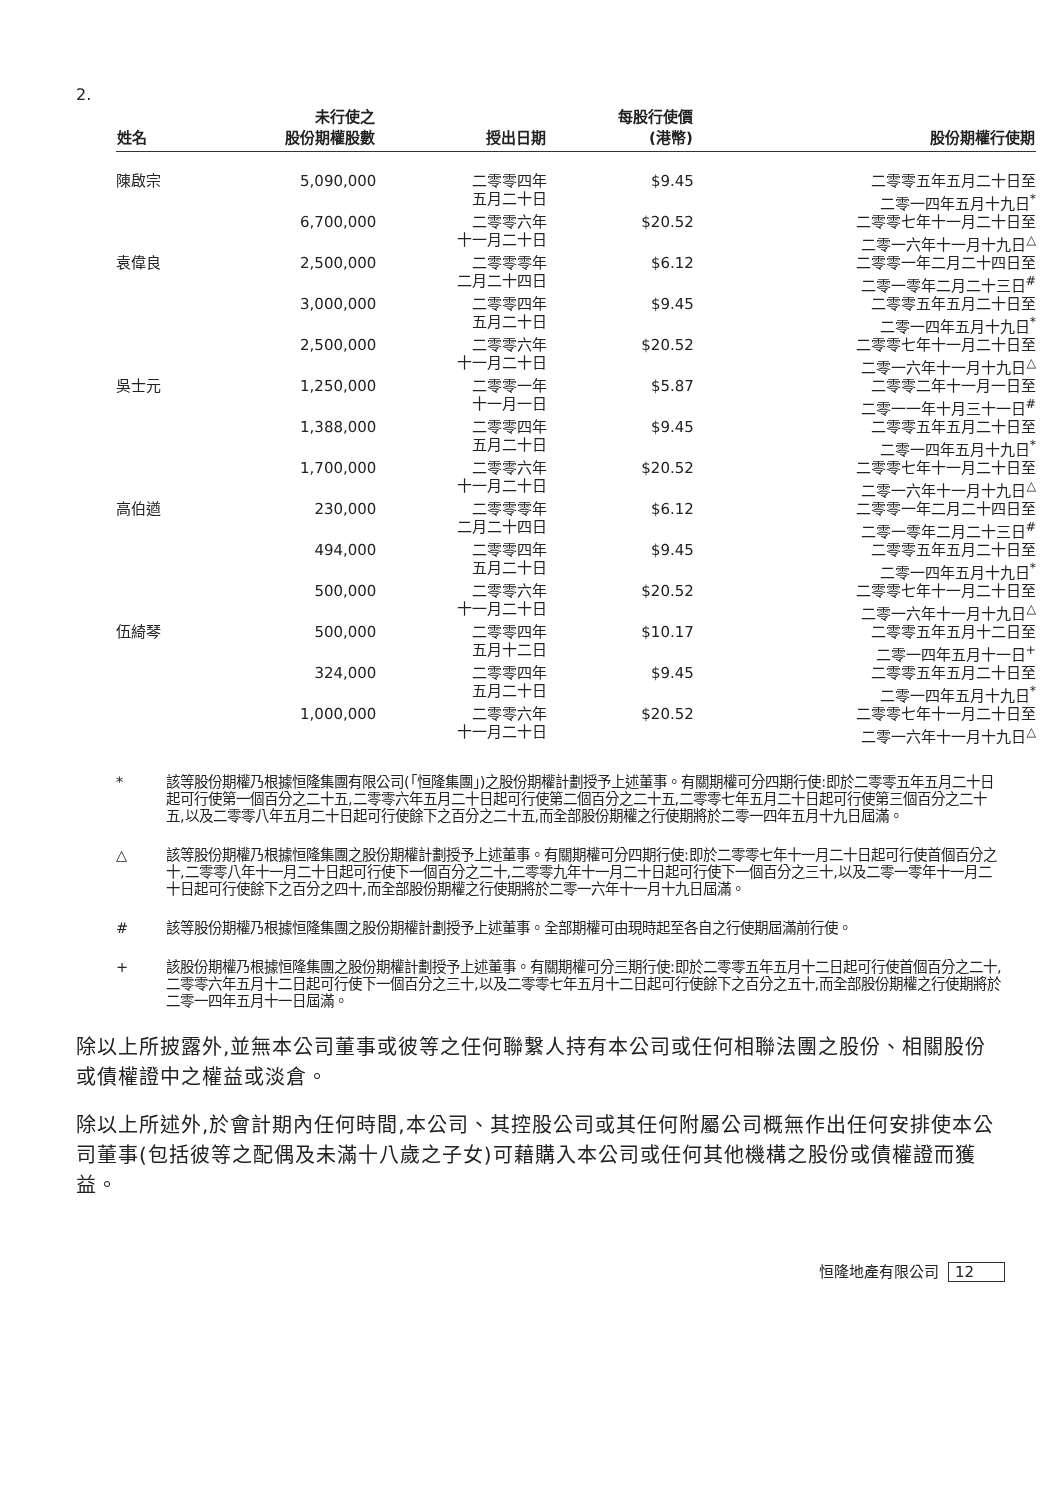2.
| 姓名 | 未行使之 股份期權股數 | 授出日期 | 每股行使價 (港幣) | 股份期權行使期 |
| --- | --- | --- | --- | --- |
| 陳啟宗 | 5,090,000 | 二零零四年 五月二十日 | $9.45 | 二零零五年五月二十日至 二零一四年五月十九日<sup>*</sup> |
| | 6,700,000 | 二零零六年 十一月二十日 | $20.52 | 二零零七年十一月二十日至 二零一六年十一月十九日<sup>△</sup> |
| 袁偉良 | 2,500,000 | 二零零零年 二月二十四日 | $6.12 | 二零零一年二月二十四日至 二零一零年二月二十三日<sup>#</sup> |
| | 3,000,000 | 二零零四年 五月二十日 | $9.45 | 二零零五年五月二十日至 二零一四年五月十九日<sup>*</sup> |
| | 2,500,000 | 二零零六年 十一月二十日 | $20.52 | 二零零七年十一月二十日至 二零一六年十一月十九日<sup>△</sup> |
| 吳士元 | 1,250,000 | 二零零一年 十一月一日 | $5.87 | 二零零二年十一月一日至 二零一一年十月三十一日<sup>#</sup> |
| | 1,388,000 | 二零零四年 五月二十日 | $9.45 | 二零零五年五月二十日至 二零一四年五月十九日<sup>*</sup> |
| | 1,700,000 | 二零零六年 十一月二十日 | $20.52 | 二零零七年十一月二十日至 二零一六年十一月十九日<sup>△</sup> |
| 高伯遒 | 230,000 | 二零零零年 二月二十四日 | $6.12 | 二零零一年二月二十四日至 二零一零年二月二十三日<sup>#</sup> |
| | 494,000 | 二零零四年 五月二十日 | $9.45 | 二零零五年五月二十日至 二零一四年五月十九日<sup>*</sup> |
| | 500,000 | 二零零六年 十一月二十日 | $20.52 | 二零零七年十一月二十日至 二零一六年十一月十九日<sup>△</sup> |
| 伍綺琴 | 500,000 | 二零零四年 五月十二日 | $10.17 | 二零零五年五月十二日至 二零一四年五月十一日<sup>+</sup> |
| | 324,000 | 二零零四年 五月二十日 | $9.45 | 二零零五年五月二十日至 二零一四年五月十九日<sup>*</sup> |
| | 1,000,000 | 二零零六年 十一月二十日 | $20.52 | 二零零七年十一月二十日至 二零一六年十一月十九日<sup>△</sup> |
* 該等股份期權乃根據恒隆集團有限公司(「恒隆集團」)之股份期權計劃授予上述董事。有關期權可分四期行使:即於二零零五年五月二十日起可行使第一個百分之二十五,二零零六年五月二十日起可行使第二個百分之二十五,二零零七年五月二十日起可行使第三個百分之二十五,以及二零零八年五月二十日起可行使餘下之百分之二十五,而全部股份期權之行使期將於二零一四年五月十九日屆滿。
△ 該等股份期權乃根據恒隆集團之股份期權計劃授予上述董事。有關期權可分四期行使:即於二零零七年十一月二十日起可行使首個百分之十,二零零八年十一月二十日起可行使下一個百分之二十,二零零九年十一月二十日起可行使下一個百分之三十,以及二零一零年十一月二十日起可行使餘下之百分之四十,而全部股份期權之行使期將於二零一六年十一月十九日屆滿。
# 該等股份期權乃根據恒隆集團之股份期權計劃授予上述董事。全部期權可由現時起至各自之行使期屆滿前行使。
+ 該股份期權乃根據恒隆集團之股份期權計劃授予上述董事。有關期權可分三期行使:即於二零零五年五月十二日起可行使首個百分之二十,二零零六年五月十二日起可行使下一個百分之三十,以及二零零七年五月十二日起可行使餘下之百分之五十,而全部股份期權之行使期將於二零一四年五月十一日屆滿。
除以上所披露外,並無本公司董事或彼等之任何聯繫人持有本公司或任何相聯法團之股份、相關股份或債權證中之權益或淡倉。
除以上所述外,於會計期內任何時間,本公司、其控股公司或其任何附屬公司概無作出任何安排使本公司董事(包括彼等之配偶及未滿十八歲之子女)可藉購入本公司或任何其他機構之股份或債權證而獲益。
恒隆地產有限公司 12